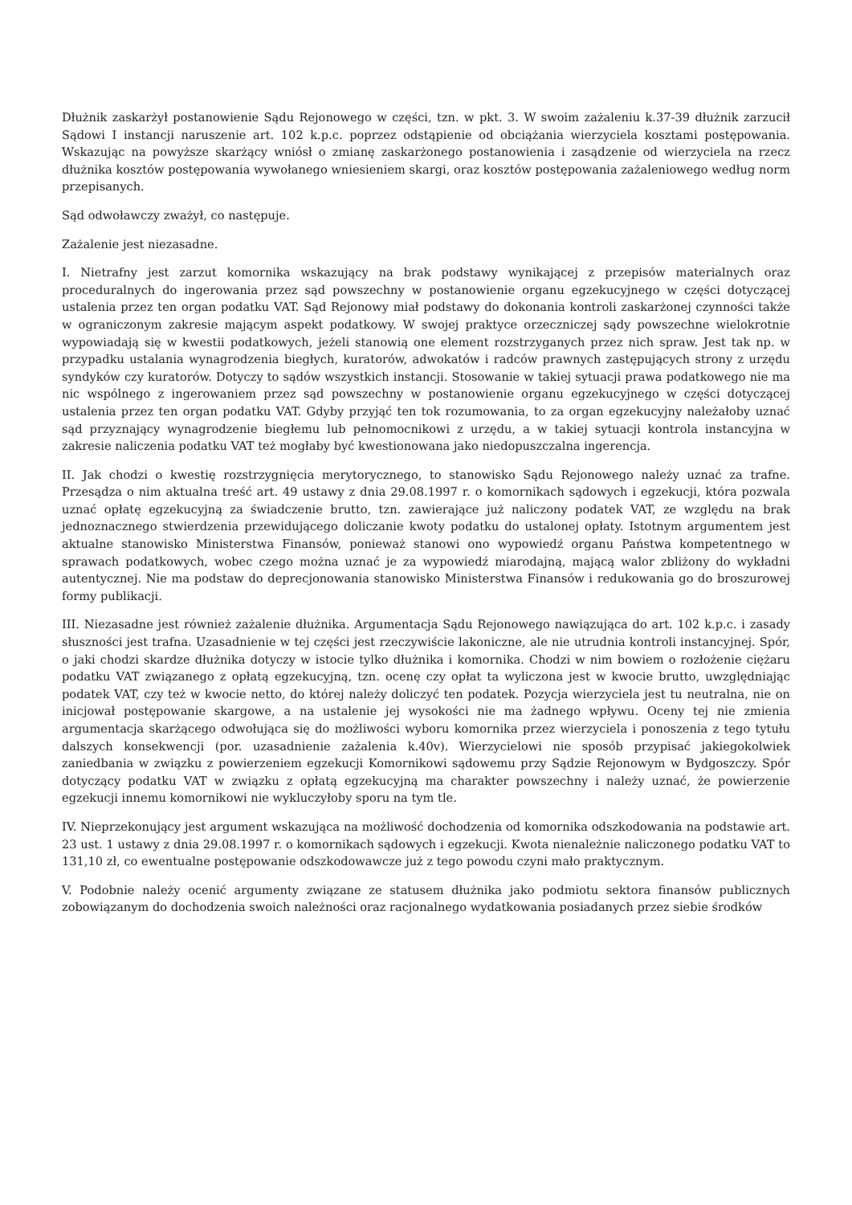Dłużnik zaskarżył postanowienie Sądu Rejonowego w części, tzn. w pkt. 3. W swoim zażaleniu k.37-39 dłużnik zarzucił Sądowi I instancji naruszenie art. 102 k.p.c. poprzez odstąpienie od obciążania wierzyciela kosztami postępowania. Wskazując na powyższe skarżący wniósł o zmianę zaskarżonego postanowienia i zasądzenie od wierzyciela na rzecz dłużnika kosztów postępowania wywołanego wniesieniem skargi, oraz kosztów postępowania zażaleniowego według norm przepisanych.
Sąd odwoławczy zważył, co następuje.
Zażalenie jest niezasadne.
I. Nietrafny jest zarzut komornika wskazujący na brak podstawy wynikającej z przepisów materialnych oraz proceduralnych do ingerowania przez sąd powszechny w postanowienie organu egzekucyjnego w części dotyczącej ustalenia przez ten organ podatku VAT. Sąd Rejonowy miał podstawy do dokonania kontroli zaskarżonej czynności także w ograniczonym zakresie mającym aspekt podatkowy. W swojej praktyce orzeczniczej sądy powszechne wielokrotnie wypowiadają się w kwestii podatkowych, jeżeli stanowią one element rozstrzyganych przez nich spraw. Jest tak np. w przypadku ustalania wynagrodzenia biegłych, kuratorów, adwokatów i radców prawnych zastępujących strony z urzędu syndyków czy kuratorów. Dotyczy to sądów wszystkich instancji. Stosowanie w takiej sytuacji prawa podatkowego nie ma nic wspólnego z ingerowaniem przez sąd powszechny w postanowienie organu egzekucyjnego w części dotyczącej ustalenia przez ten organ podatku VAT. Gdyby przyjąć ten tok rozumowania, to za organ egzekucyjny należałoby uznać sąd przyznający wynagrodzenie biegłemu lub pełnomocnikowi z urzędu, a w takiej sytuacji kontrola instancyjna w zakresie naliczenia podatku VAT też mogłaby być kwestionowana jako niedopuszczalna ingerencja.
II. Jak chodzi o kwestię rozstrzygnięcia merytorycznego, to stanowisko Sądu Rejonowego należy uznać za trafne. Przesądza o nim aktualna treść art. 49 ustawy z dnia 29.08.1997 r. o komornikach sądowych i egzekucji, która pozwala uznać opłatę egzekucyjną za świadczenie brutto, tzn. zawierające już naliczony podatek VAT, ze względu na brak jednoznacznego stwierdzenia przewidującego doliczanie kwoty podatku do ustalonej opłaty. Istotnym argumentem jest aktualne stanowisko Ministerstwa Finansów, ponieważ stanowi ono wypowiedź organu Państwa kompetentnego w sprawach podatkowych, wobec czego można uznać je za wypowiedź miarodajną, mającą walor zbliżony do wykładni autentycznej. Nie ma podstaw do deprecjonowania stanowisko Ministerstwa Finansów i redukowania go do broszurowej formy publikacji.
III. Niezasadne jest również zażalenie dłużnika. Argumentacja Sądu Rejonowego nawiązująca do art. 102 k.p.c. i zasady słuszności jest trafna. Uzasadnienie w tej części jest rzeczywiście lakoniczne, ale nie utrudnia kontroli instancyjnej. Spór, o jaki chodzi skardze dłużnika dotyczy w istocie tylko dłużnika i komornika. Chodzi w nim bowiem o rozłożenie ciężaru podatku VAT związanego z opłatą egzekucyjną, tzn. ocenę czy opłat ta wyliczona jest w kwocie brutto, uwzględniając podatek VAT, czy też w kwocie netto, do której należy doliczyć ten podatek. Pozycja wierzyciela jest tu neutralna, nie on inicjował postępowanie skargowe, a na ustalenie jej wysokości nie ma żadnego wpływu. Oceny tej nie zmienia argumentacja skarżącego odwołująca się do możliwości wyboru komornika przez wierzyciela i ponoszenia z tego tytułu dalszych konsekwencji (por. uzasadnienie zażalenia k.40v). Wierzycielowi nie sposób przypisać jakiegokolwiek zaniedbania w związku z powierzeniem egzekucji Komornikowi sądowemu przy Sądzie Rejonowym w Bydgoszczy. Spór dotyczący podatku VAT w związku z opłatą egzekucyjną ma charakter powszechny i należy uznać, że powierzenie egzekucji innemu komornikowi nie wykluczyłoby sporu na tym tle.
IV. Nieprzekonujący jest argument wskazująca na możliwość dochodzenia od komornika odszkodowania na podstawie art. 23 ust. 1 ustawy z dnia 29.08.1997 r. o komornikach sądowych i egzekucji. Kwota nienależnie naliczonego podatku VAT to 131,10 zł, co ewentualne postępowanie odszkodowawcze już z tego powodu czyni mało praktycznym.
V. Podobnie należy ocenić argumenty związane ze statusem dłużnika jako podmiotu sektora finansów publicznych zobowiązanym do dochodzenia swoich należności oraz racjonalnego wydatkowania posiadanych przez siebie środków